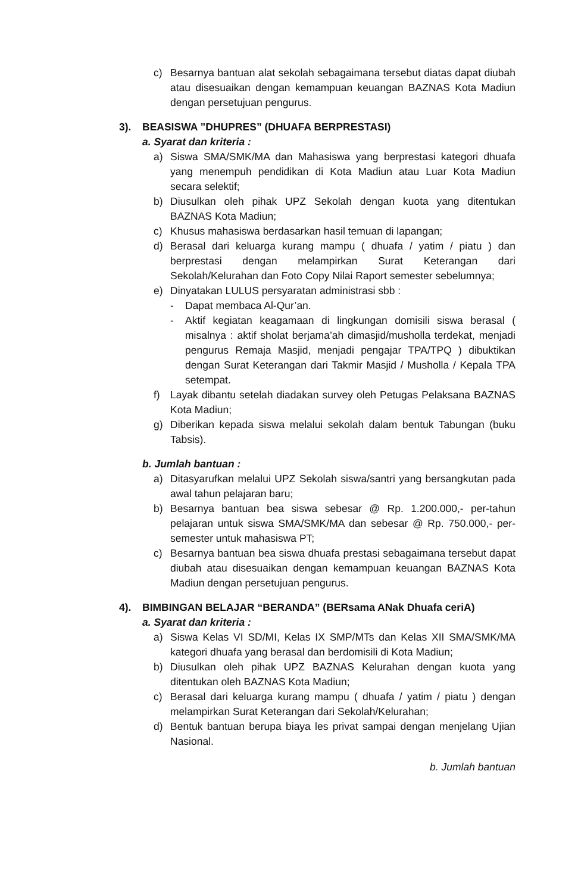c) Besarnya bantuan alat sekolah sebagaimana tersebut diatas dapat diubah atau disesuaikan dengan kemampuan keuangan BAZNAS Kota Madiun dengan persetujuan pengurus.
3). BEASISWA ”DHUPRES” (DHUAFA BERPRESTASI)
a. Syarat dan kriteria :
a) Siswa SMA/SMK/MA dan Mahasiswa yang berprestasi kategori dhuafa yang menempuh pendidikan di Kota Madiun atau Luar Kota Madiun secara selektif;
b) Diusulkan oleh pihak UPZ Sekolah dengan kuota yang ditentukan BAZNAS Kota Madiun;
c) Khusus mahasiswa berdasarkan hasil temuan di lapangan;
d) Berasal dari keluarga kurang mampu ( dhuafa / yatim / piatu ) dan berprestasi dengan melampirkan Surat Keterangan dari Sekolah/Kelurahan dan Foto Copy Nilai Raport semester sebelumnya;
e) Dinyatakan LULUS persyaratan administrasi sbb :
- Dapat membaca Al-Qur’an.
- Aktif kegiatan keagamaan di lingkungan domisili siswa berasal ( misalnya : aktif sholat berjama’ah dimasjid/musholla terdekat, menjadi pengurus Remaja Masjid, menjadi pengajar TPA/TPQ ) dibuktikan dengan Surat Keterangan dari Takmir Masjid / Musholla / Kepala TPA setempat.
f) Layak dibantu setelah diadakan survey oleh Petugas Pelaksana BAZNAS Kota Madiun;
g) Diberikan kepada siswa melalui sekolah dalam bentuk Tabungan (buku Tabsis).
b. Jumlah bantuan :
a) Ditasyarufkan melalui UPZ Sekolah siswa/santri yang bersangkutan pada awal tahun pelajaran baru;
b) Besarnya bantuan bea siswa sebesar @ Rp. 1.200.000,- per-tahun pelajaran untuk siswa SMA/SMK/MA dan sebesar @ Rp. 750.000,- per-semester untuk mahasiswa PT;
c) Besarnya bantuan bea siswa dhuafa prestasi sebagaimana tersebut dapat diubah atau disesuaikan dengan kemampuan keuangan BAZNAS Kota Madiun dengan persetujuan pengurus.
4). BIMBINGAN BELAJAR “BERANDA” (BERsama ANak Dhuafa ceriA)
a. Syarat dan kriteria :
a) Siswa Kelas VI SD/MI, Kelas IX SMP/MTs dan Kelas XII SMA/SMK/MA kategori dhuafa yang berasal dan berdomisili di Kota Madiun;
b) Diusulkan oleh pihak UPZ BAZNAS Kelurahan dengan kuota yang ditentukan oleh BAZNAS Kota Madiun;
c) Berasal dari keluarga kurang mampu ( dhuafa / yatim / piatu ) dengan melampirkan Surat Keterangan dari Sekolah/Kelurahan;
d) Bentuk bantuan berupa biaya les privat sampai dengan menjelang Ujian Nasional.
b. Jumlah bantuan